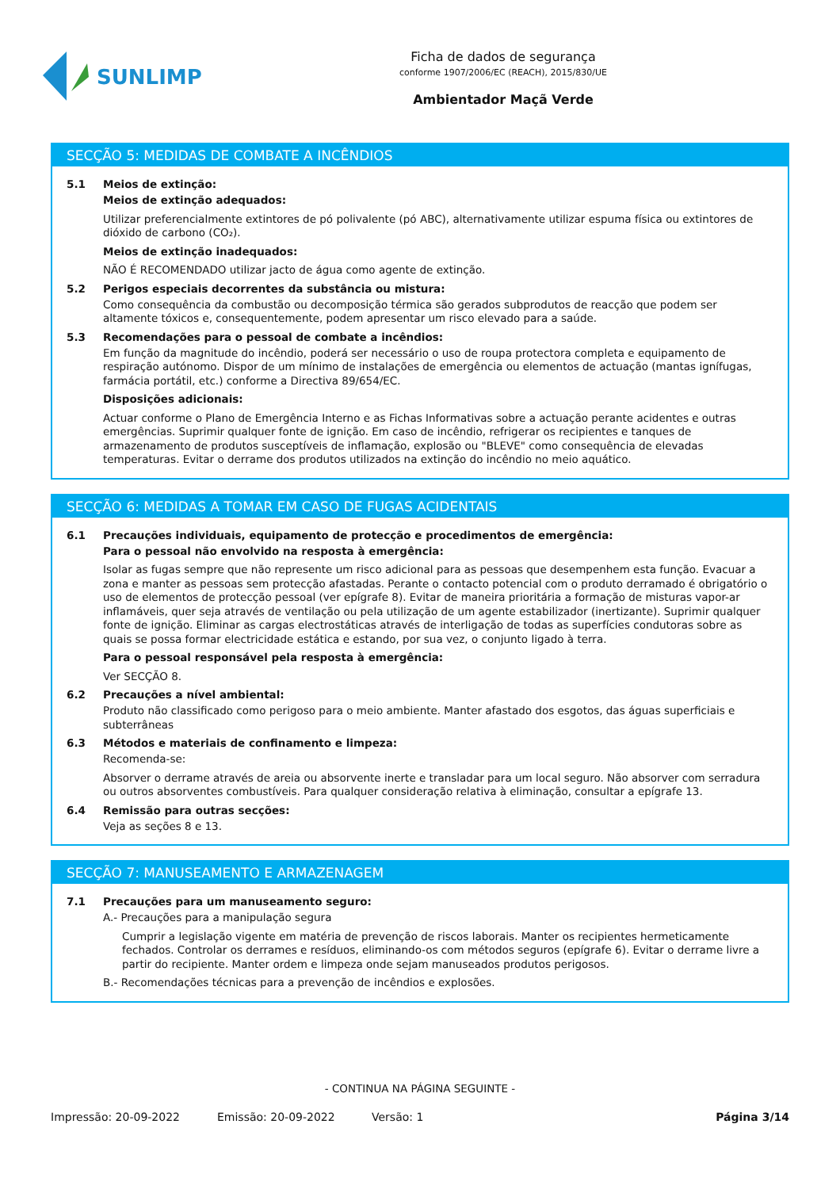SUNLIMP
Ficha de dados de segurança
conforme 1907/2006/EC (REACH), 2015/830/UE
Ambientador Maçã Verde
SECÇÃO 5: MEDIDAS DE COMBATE A INCÊNDIOS
5.1 Meios de extinção:
Meios de extinção adequados:
Utilizar preferencialmente extintores de pó polivalente (pó ABC), alternativamente utilizar espuma física ou extintores de dióxido de carbono (CO₂).
Meios de extinção inadequados:
NÃO É RECOMENDADO utilizar jacto de água como agente de extinção.
5.2 Perigos especiais decorrentes da substância ou mistura:
Como consequência da combustão ou decomposição térmica são gerados subprodutos de reacção que podem ser altamente tóxicos e, consequentemente, podem apresentar um risco elevado para a saúde.
5.3 Recomendações para o pessoal de combate a incêndios:
Em função da magnitude do incêndio, poderá ser necessário o uso de roupa protectora completa e equipamento de respiração autónomo. Dispor de um mínimo de instalações de emergência ou elementos de actuação (mantas ignífugas, farmácia portátil, etc.) conforme a Directiva 89/654/EC.
Disposições adicionais:
Actuar conforme o Plano de Emergência Interno e as Fichas Informativas sobre a actuação perante acidentes e outras emergências. Suprimir qualquer fonte de ignição. Em caso de incêndio, refrigerar os recipientes e tanques de armazenamento de produtos susceptíveis de inflamação, explosão ou "BLEVE" como consequência de elevadas temperaturas. Evitar o derrame dos produtos utilizados na extinção do incêndio no meio aquático.
SECÇÃO 6: MEDIDAS A TOMAR EM CASO DE FUGAS ACIDENTAIS
6.1 Precauções individuais, equipamento de protecção e procedimentos de emergência:
Para o pessoal não envolvido na resposta à emergência:
Isolar as fugas sempre que não represente um risco adicional para as pessoas que desempenhem esta função. Evacuar a zona e manter as pessoas sem protecção afastadas. Perante o contacto potencial com o produto derramado é obrigatório o uso de elementos de protecção pessoal (ver epígrafe 8). Evitar de maneira prioritária a formação de misturas vapor-ar inflamáveis, quer seja através de ventilação ou pela utilização de um agente estabilizador (inertizante). Suprimir qualquer fonte de ignição. Eliminar as cargas electrostáticas através de interligação de todas as superfícies condutoras sobre as quais se possa formar electricidade estática e estando, por sua vez, o conjunto ligado à terra.
Para o pessoal responsável pela resposta à emergência:
Ver SECÇÃO 8.
6.2 Precauções a nível ambiental:
Produto não classificado como perigoso para o meio ambiente. Manter afastado dos esgotos, das águas superficiais e subterrâneas
6.3 Métodos e materiais de confinamento e limpeza:
Recomenda-se:
Absorver o derrame através de areia ou absorvente inerte e transladar para um local seguro. Não absorver com serradura ou outros absorventes combustíveis. Para qualquer consideração relativa à eliminação, consultar a epígrafe 13.
6.4 Remissão para outras secções:
Veja as seções 8 e 13.
SECÇÃO 7: MANUSEAMENTO E ARMAZENAGEM
7.1 Precauções para um manuseamento seguro:
A.- Precauções para a manipulação segura
Cumprir a legislação vigente em matéria de prevenção de riscos laborais. Manter os recipientes hermeticamente fechados. Controlar os derrames e resíduos, eliminando-os com métodos seguros (epígrafe 6). Evitar o derrame livre a partir do recipiente. Manter ordem e limpeza onde sejam manuseados produtos perigosos.
B.- Recomendações técnicas para a prevenção de incêndios e explosões.
- CONTINUA NA PÁGINA SEGUINTE -
Impressão: 20-09-2022 Emissão: 20-09-2022 Versão: 1 Página 3/14